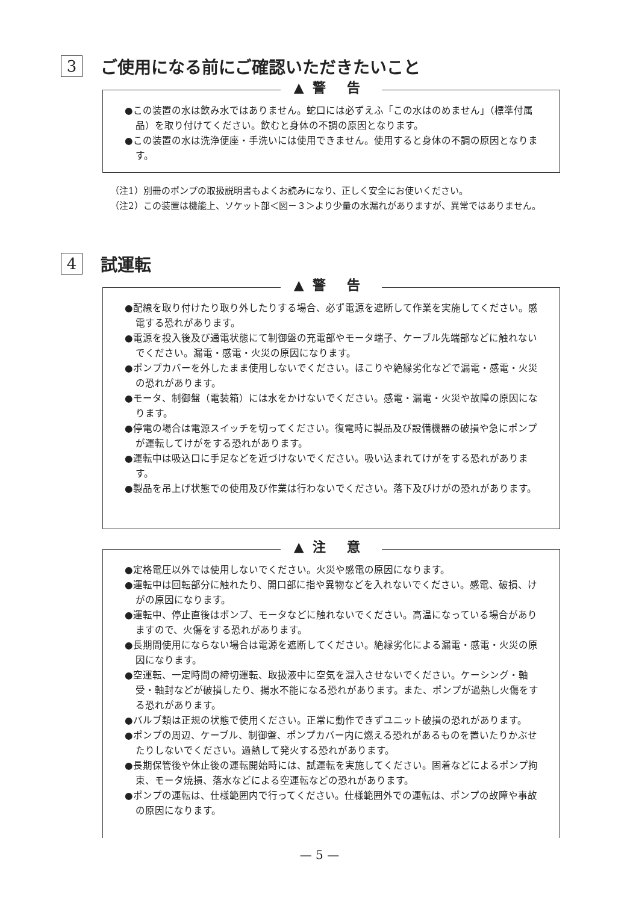3 ご使用になる前にご確認いただきたいこと
▲警 告
●この装置の水は飲み水ではありません。蛇口には必ずえふ「この水はのめません」（標準付属品）を取り付けてください。飲むと身体の不調の原因となります。
●この装置の水は洗浄便座・手洗いには使用できません。使用すると身体の不調の原因となります。
（注1）別冊のポンプの取扱説明書もよくお読みになり、正しく安全にお使いください。
（注2）この装置は機能上、ソケット部＜図－３＞より少量の水漏れがありますが、異常ではありません。
4 試運転
▲警 告
●配線を取り付けたり取り外したりする場合、必ず電源を遮断して作業を実施してください。感電する恐れがあります。
●電源を投入後及び通電状態にて制御盤の充電部やモータ端子、ケーブル先端部などに触れないでください。漏電・感電・火災の原因になります。
●ポンプカバーを外したまま使用しないでください。ほこりや絶縁劣化などで漏電・感電・火災の恐れがあります。
●モータ、制御盤（電装箱）には水をかけないでください。感電・漏電・火災や故障の原因になります。
●停電の場合は電源スイッチを切ってください。復電時に製品及び設備機器の破損や急にポンプが運転してけがをする恐れがあります。
●運転中は吸込口に手足などを近づけないでください。吸い込まれてけがをする恐れがあります。
●製品を吊上げ状態での使用及び作業は行わないでください。落下及びけがの恐れがあります。
▲注 意
●定格電圧以外では使用しないでください。火災や感電の原因になります。
●運転中は回転部分に触れたり、開口部に指や異物などを入れないでください。感電、破損、けがの原因になります。
●運転中、停止直後はポンプ、モータなどに触れないでください。高温になっている場合がありますので、火傷をする恐れがあります。
●長期間使用にならない場合は電源を遮断してください。絶縁劣化による漏電・感電・火災の原因になります。
●空運転、一定時間の締切運転、取扱液中に空気を混入させないでください。ケーシング・軸受・軸封などが破損したり、揚水不能になる恐れがあります。また、ポンプが過熱し火傷をする恐れがあります。
●バルブ類は正規の状態で使用ください。正常に動作できずユニット破損の恐れがあります。
●ポンプの周辺、ケーブル、制御盤、ポンプカバー内に燃える恐れがあるものを置いたりかぶせたりしないでください。過熱して発火する恐れがあります。
●長期保管後や休止後の運転開始時には、試運転を実施してください。固着などによるポンプ拘束、モータ焼損、落水などによる空運転などの恐れがあります。
●ポンプの運転は、仕様範囲内で行ってください。仕様範囲外での運転は、ポンプの故障や事故の原因になります。
— 5 —